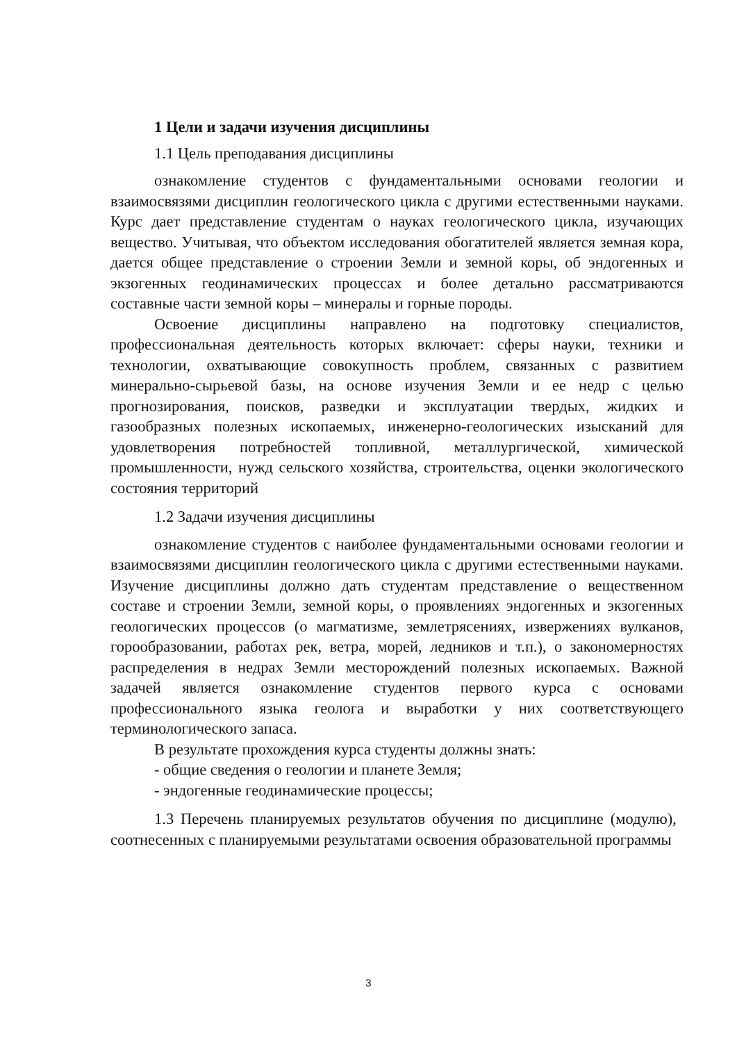1 Цели и задачи изучения дисциплины
1.1 Цель преподавания дисциплины
ознакомление студентов с фундаментальными основами геологии и взаимосвязями дисциплин геологического цикла с другими естественными науками. Курс дает представление студентам о науках геологического цикла, изучающих вещество. Учитывая, что объектом исследования обогатителей является земная кора, дается общее представление о строении Земли и земной коры, об эндогенных и экзогенных геодинамических процессах и более детально рассматриваются составные части земной коры – минералы и горные породы.
Освоение дисциплины направлено на подготовку специалистов, профессиональная деятельность которых включает: сферы науки, техники и технологии, охватывающие совокупность проблем, связанных с развитием минерально-сырьевой базы, на основе изучения Земли и ее недр с целью прогнозирования, поисков, разведки и эксплуатации твердых, жидких и газообразных полезных ископаемых, инженерно-геологических изысканий для удовлетворения потребностей топливной, металлургической, химической промышленности, нужд сельского хозяйства, строительства, оценки экологического состояния территорий
1.2 Задачи изучения дисциплины
ознакомление студентов с наиболее фундаментальными основами геологии и взаимосвязями дисциплин геологического цикла с другими естественными науками. Изучение дисциплины должно дать студентам представление о вещественном составе и строении Земли, земной коры, о проявлениях эндогенных и экзогенных геологических процессов (о магматизме, землетрясениях, извержениях вулканов, горообразовании, работах рек, ветра, морей, ледников и т.п.), о закономерностях распределения в недрах Земли месторождений полезных ископаемых. Важной задачей является ознакомление студентов первого курса с основами профессионального языка геолога и выработки у них соответствующего терминологического запаса.
В результате прохождения курса студенты должны знать:
- общие сведения о геологии и планете Земля;
- эндогенные геодинамические процессы;
1.3 Перечень планируемых результатов обучения по дисциплине (модулю), соотнесенных с планируемыми результатами освоения образовательной программы
3